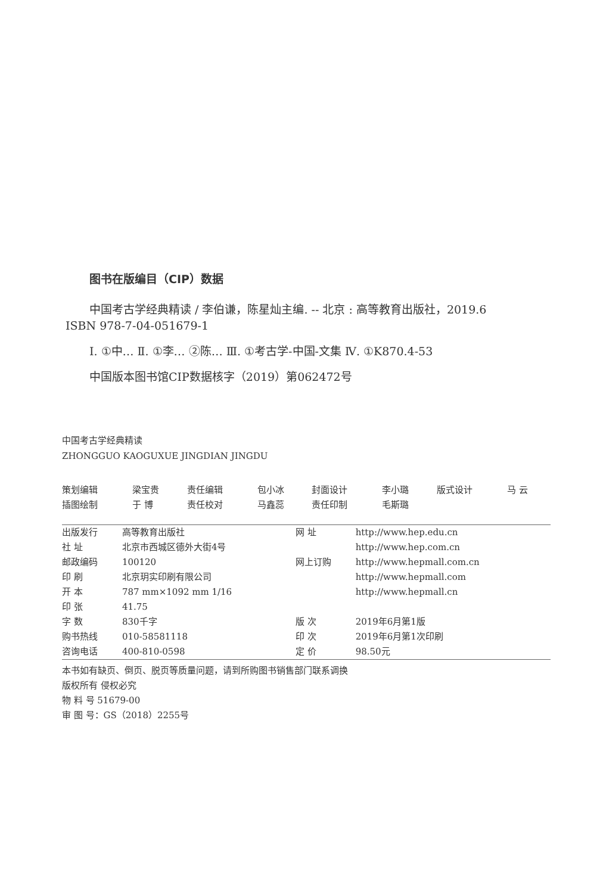图书在版编目（CIP）数据
中国考古学经典精读 / 李伯谦，陈星灿主编. -- 北京 : 高等教育出版社，2019.6
ISBN 978-7-04-051679-1
Ⅰ. ①中… Ⅱ. ①李… ②陈… Ⅲ. ①考古学-中国-文集 Ⅳ. ①K870.4-53
中国版本图书馆CIP数据核字（2019）第062472号
中国考古学经典精读
ZHONGGUO KAOGUXUE JINGDIAN JINGDU
| 策划编辑 | 梁宝贵 | 责任编辑 | 包小冰 | 封面设计 | 李小璐 | 版式设计 | 马 云 |
| 插图绘制 | 于 博 | 责任校对 | 马鑫蕊 | 责任印制 | 毛斯璐 | | |
| 出版发行 | 高等教育出版社 | 网 址 | http://www.hep.edu.cn |
| 社 址 | 北京市西城区德外大街4号 | | http://www.hep.com.cn |
| 邮政编码 | 100120 | 网上订购 | http://www.hepmall.com.cn |
| 印 刷 | 北京玥实印刷有限公司 | | http://www.hepmall.com |
| 开 本 | 787 mm×1092 mm 1/16 | | http://www.hepmall.cn |
| 印 张 | 41.75 | | |
| 字 数 | 830千字 | 版 次 | 2019年6月第1版 |
| 购书热线 | 010-58581118 | 印 次 | 2019年6月第1次印刷 |
| 咨询电话 | 400-810-0598 | 定 价 | 98.50元 |
本书如有缺页、倒页、脱页等质量问题，请到所购图书销售部门联系调换
版权所有 侵权必究
物 料 号 51679-00
审 图 号：GS（2018）2255号